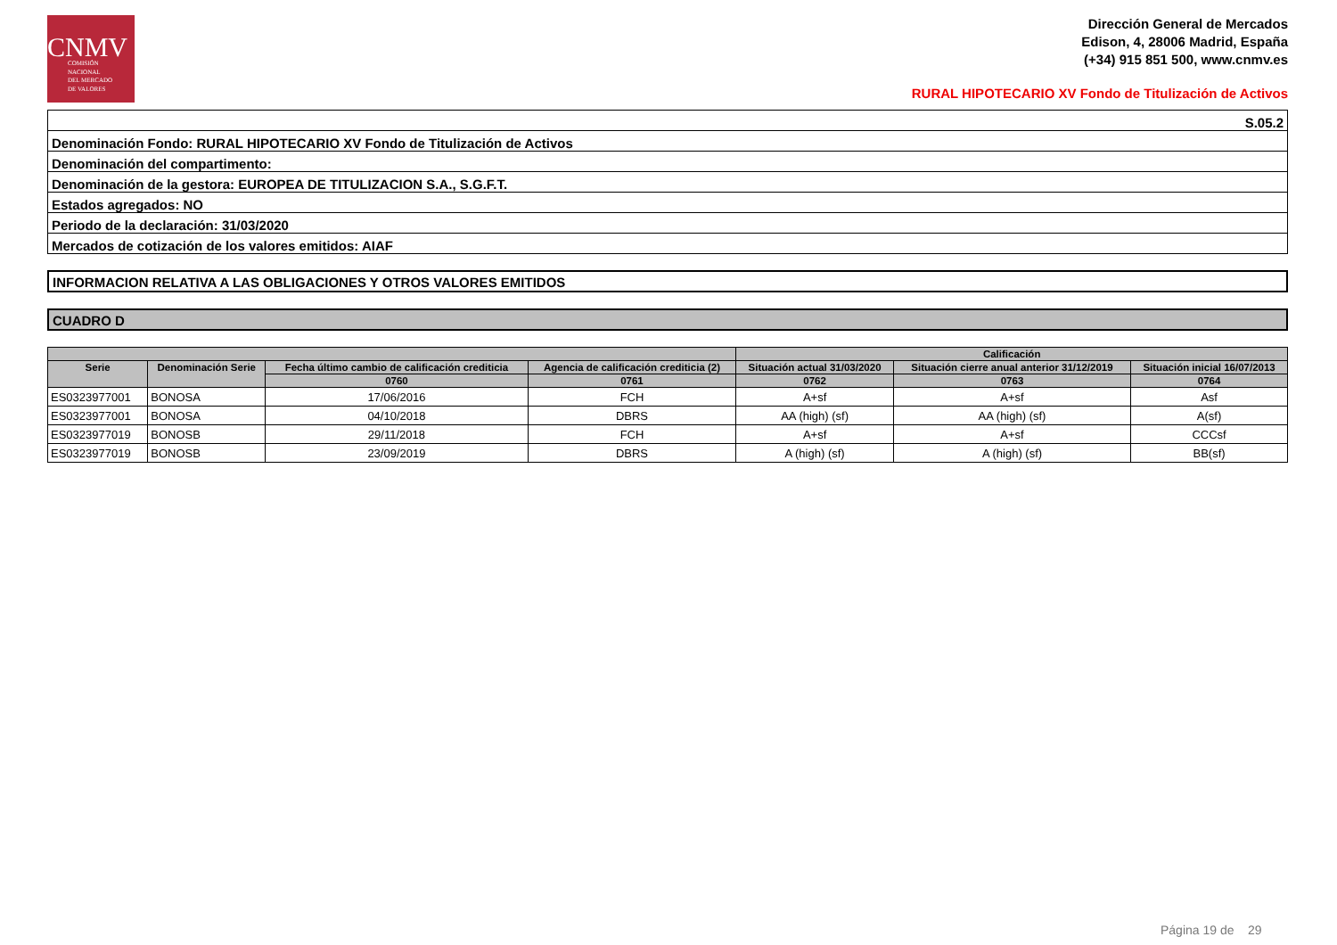CNMV
COMISIÓN
NACIONAL
DEL MERCADO
DE VALORES
Dirección General de Mercados
Edison, 4, 28006 Madrid, España
(+34) 915 851 500, www.cnmv.es
RURAL HIPOTECARIO XV Fondo de Titulización de Activos
| S.05.2 |
| Denominación Fondo: RURAL HIPOTECARIO XV Fondo de Titulización de Activos |
| Denominación del compartimento: |
| Denominación de la gestora: EUROPEA DE TITULIZACION S.A., S.G.F.T. |
| Estados agregados: NO |
| Periodo de la declaración: 31/03/2020 |
| Mercados de cotización de los valores emitidos: AIAF |
INFORMACION RELATIVA A LAS OBLIGACIONES Y OTROS VALORES EMITIDOS
CUADRO D
| | | | | Calificación | | |
| --- | --- | --- | --- | --- | --- | --- |
| Serie | Denominación Serie | Fecha último cambio de calificación crediticia | Agencia de calificación crediticia (2) | Situación actual 31/03/2020 | Situación cierre anual anterior 31/12/2019 | Situación inicial 16/07/2013 |
| | | 0760 | 0761 | 0762 | 0763 | 0764 |
| ES0323977001 | BONOSA | 17/06/2016 | FCH | A+sf | A+sf | Asf |
| ES0323977001 | BONOSA | 04/10/2018 | DBRS | AA (high) (sf) | AA (high) (sf) | A(sf) |
| ES0323977019 | BONOSB | 29/11/2018 | FCH | A+sf | A+sf | CCCsf |
| ES0323977019 | BONOSB | 23/09/2019 | DBRS | A (high) (sf) | A (high) (sf) | BB(sf) |
Página 19 de 29